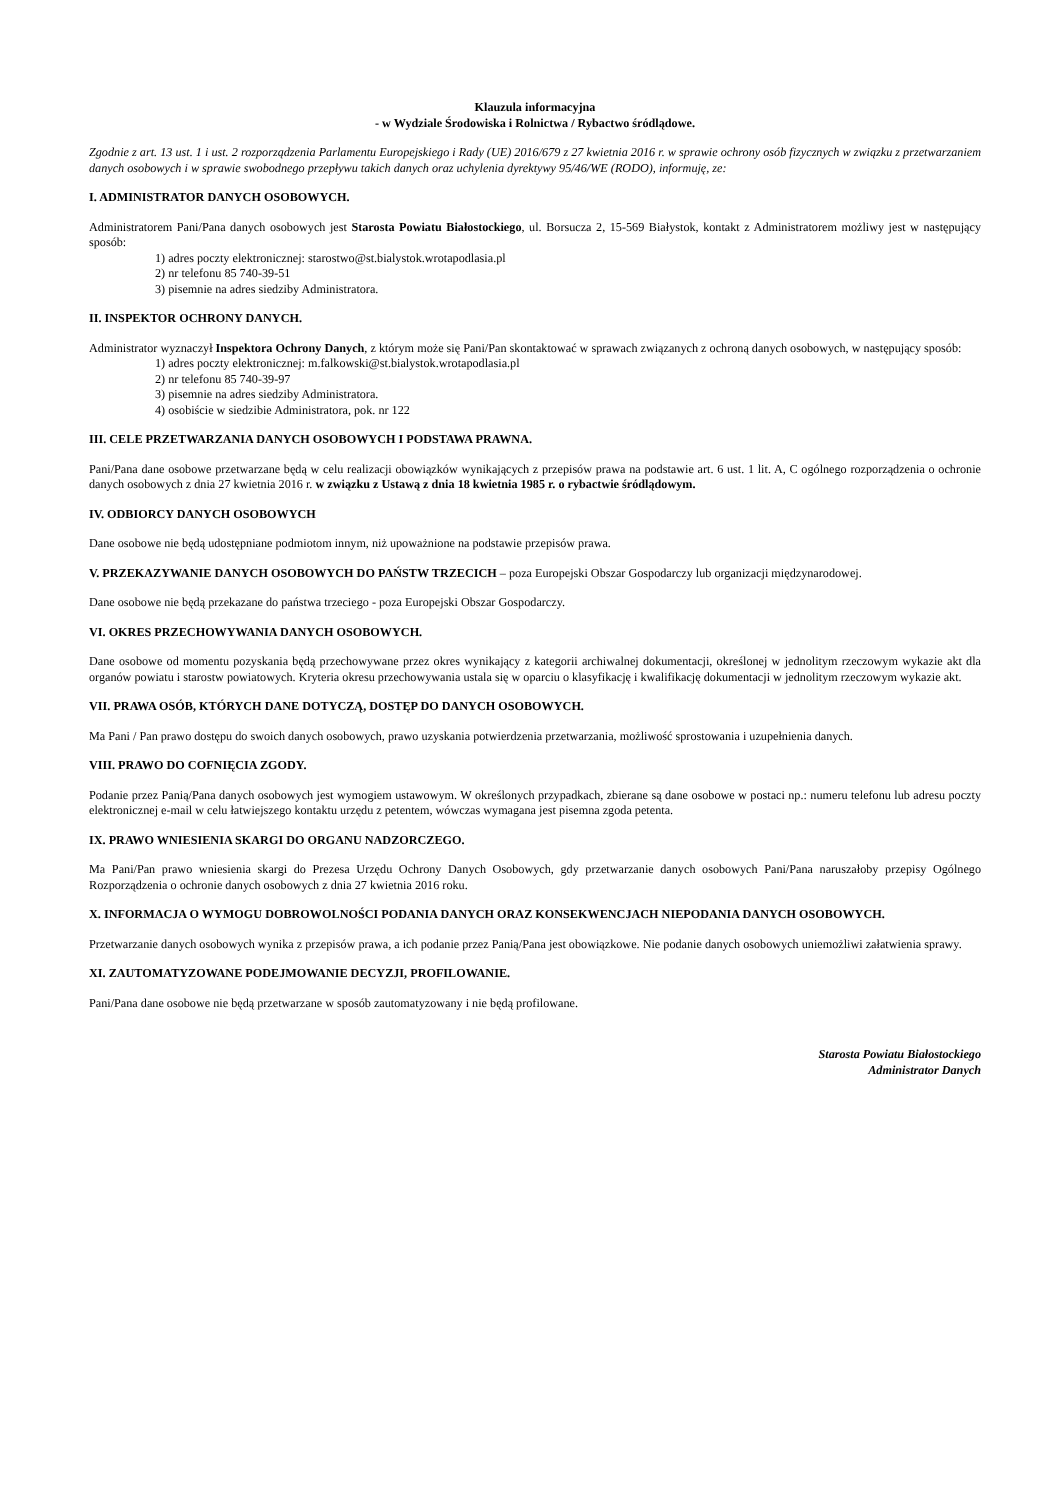Klauzula informacyjna
- w Wydziale Środowiska i Rolnictwa / Rybactwo śródlądowe.
Zgodnie z art. 13 ust. 1 i ust. 2 rozporządzenia Parlamentu Europejskiego i Rady (UE) 2016/679 z 27 kwietnia 2016 r. w sprawie ochrony osób fizycznych w związku z przetwarzaniem danych osobowych i w sprawie swobodnego przepływu takich danych oraz uchylenia dyrektywy 95/46/WE (RODO), informuję, ze:
I. ADMINISTRATOR DANYCH OSOBOWYCH.
Administratorem Pani/Pana danych osobowych jest Starosta Powiatu Białostockiego, ul. Borsucza 2, 15-569 Białystok, kontakt z Administratorem możliwy jest w następujący sposób:
1) adres poczty elektronicznej: starostwo@st.bialystok.wrotapodlasia.pl
2) nr telefonu 85 740-39-51
3) pisemnie na adres siedziby Administratora.
II. INSPEKTOR OCHRONY DANYCH.
Administrator wyznaczył Inspektora Ochrony Danych, z którym może się Pani/Pan skontaktować w sprawach związanych z ochroną danych osobowych, w następujący sposób:
1) adres poczty elektronicznej: m.falkowski@st.bialystok.wrotapodlasia.pl
2) nr telefonu 85 740-39-97
3) pisemnie na adres siedziby Administratora.
4) osobiście w siedzibie Administratora, pok. nr 122
III. CELE PRZETWARZANIA DANYCH OSOBOWYCH I PODSTAWA PRAWNA.
Pani/Pana dane osobowe przetwarzane będą w celu realizacji obowiązków wynikających z przepisów prawa na podstawie art. 6 ust. 1 lit. A, C ogólnego rozporządzenia o ochronie danych osobowych z dnia 27 kwietnia 2016 r. w związku z Ustawą z dnia 18 kwietnia 1985 r. o rybactwie śródlądowym.
IV. ODBIORCY DANYCH OSOBOWYCH
Dane osobowe nie będą udostępniane podmiotom innym, niż upoważnione na podstawie przepisów prawa.
V. PRZEKAZYWANIE DANYCH OSOBOWYCH DO PAŃSTW TRZECICH – poza Europejski Obszar Gospodarczy lub organizacji międzynarodowej.
Dane osobowe nie będą przekazane do państwa trzeciego - poza Europejski Obszar Gospodarczy.
VI. OKRES PRZECHOWYWANIA DANYCH OSOBOWYCH.
Dane osobowe od momentu pozyskania będą przechowywane przez okres wynikający z kategorii archiwalnej dokumentacji, określonej w jednolitym rzeczowym wykazie akt dla organów powiatu i starostw powiatowych. Kryteria okresu przechowywania ustala się w oparciu o klasyfikację i kwalifikację dokumentacji w jednolitym rzeczowym wykazie akt.
VII. PRAWA OSÓB, KTÓRYCH DANE DOTYCZĄ, DOSTĘP DO DANYCH OSOBOWYCH.
Ma Pani / Pan prawo dostępu do swoich danych osobowych, prawo uzyskania potwierdzenia przetwarzania, możliwość sprostowania i uzupełnienia danych.
VIII. PRAWO DO COFNIĘCIA ZGODY.
Podanie przez Panią/Pana danych osobowych jest wymogiem ustawowym. W określonych przypadkach, zbierane są dane osobowe w postaci np.: numeru telefonu lub adresu poczty elektronicznej e-mail w celu łatwiejszego kontaktu urzędu z petentem, wówczas wymagana jest pisemna zgoda petenta.
IX. PRAWO WNIESIENIA SKARGI DO ORGANU NADZORCZEGO.
Ma Pani/Pan prawo wniesienia skargi do Prezesa Urzędu Ochrony Danych Osobowych, gdy przetwarzanie danych osobowych Pani/Pana naruszałoby przepisy Ogólnego Rozporządzenia o ochronie danych osobowych z dnia 27 kwietnia 2016 roku.
X. INFORMACJA O WYMOGU DOBROWOLNOŚCI PODANIA DANYCH ORAZ KONSEKWENCJACH NIEPODANIA DANYCH OSOBOWYCH.
Przetwarzanie danych osobowych wynika z przepisów prawa, a ich podanie przez Panią/Pana jest obowiązkowe. Nie podanie danych osobowych uniemożliwi załatwienia sprawy.
XI. ZAUTOMATYZOWANE PODEJMOWANIE DECYZJI, PROFILOWANIE.
Pani/Pana dane osobowe nie będą przetwarzane w sposób zautomatyzowany i nie będą profilowane.
Starosta Powiatu Białostockiego
Administrator Danych